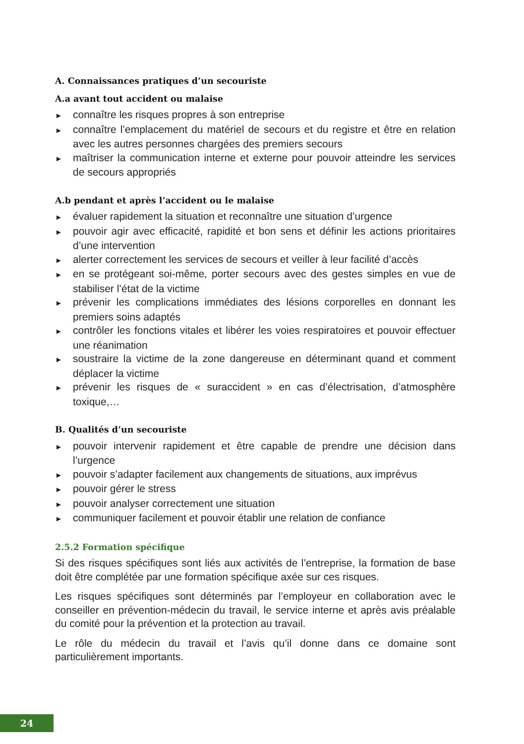A. Connaissances pratiques d’un secouriste
A.a avant tout accident ou malaise
► connaître les risques propres à son entreprise
► connaître l’emplacement du matériel de secours et du registre et être en relation avec les autres personnes chargées des premiers secours
► maîtriser la communication interne et externe pour pouvoir atteindre les services de secours appropriés
A.b pendant et après l’accident ou le malaise
► évaluer rapidement la situation et reconnaître une situation d’urgence
► pouvoir agir avec efficacité, rapidité et bon sens et définir les actions prioritaires d’une intervention
► alerter correctement les services de secours et veiller à leur facilité d’accès
► en se protégeant soi-même, porter secours avec des gestes simples en vue de stabiliser l’état de la victime
► prévenir les complications immédiates des lésions corporelles en donnant les premiers soins adaptés
► contrôler les fonctions vitales et libérer les voies respiratoires et pouvoir effectuer une réanimation
► soustraire la victime de la zone dangereuse en déterminant quand et comment déplacer la victime
► prévenir les risques de « suraccident » en cas d’électrisation, d’atmosphère toxique,…
B. Qualités d’un secouriste
► pouvoir intervenir rapidement et être capable de prendre une décision dans l’urgence
► pouvoir s’adapter facilement aux changements de situations, aux imprévus
► pouvoir gérer le stress
► pouvoir analyser correctement une situation
► communiquer facilement et pouvoir établir une relation de confiance
2.5.2 Formation spécifique
Si des risques spécifiques sont liés aux activités de l’entreprise, la formation de base doit être complétée par une formation spécifique axée sur ces risques.
Les risques spécifiques sont déterminés par l’employeur en collaboration avec le conseiller en prévention-médecin du travail, le service interne et après avis préalable du comité pour la prévention et la protection au travail.
Le rôle du médecin du travail et l’avis qu’il donne dans ce domaine sont particulièrement importants.
24